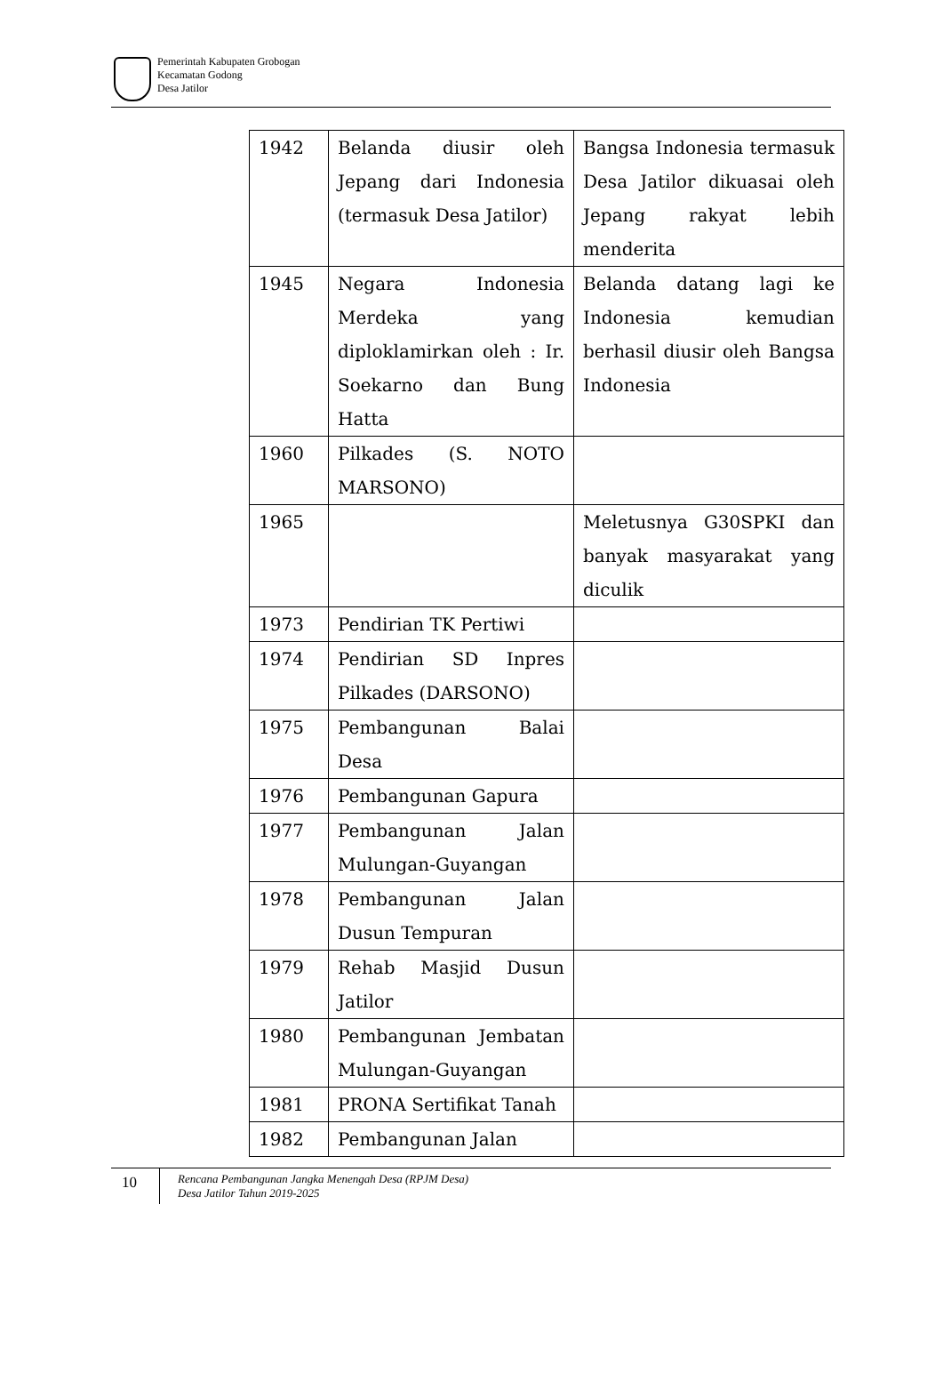Pemerintah Kabupaten Grobogan
Kecamatan Godong
Desa Jatilor
| 1942 | Belanda diusir oleh Jepang dari Indonesia (termasuk Desa Jatilor) | Bangsa Indonesia termasuk Desa Jatilor dikuasai oleh Jepang rakyat lebih menderita |
| 1945 | Negara Indonesia Merdeka yang diploklamirkan oleh : Ir. Soekarno dan Bung Hatta | Belanda datang lagi ke Indonesia kemudian berhasil diusir oleh Bangsa Indonesia |
| 1960 | Pilkades (S. NOTO MARSONO) | |
| 1965 | | Meletusnya G30SPKI dan banyak masyarakat yang diculik |
| 1973 | Pendirian TK Pertiwi | |
| 1974 | Pendirian SD Inpres Pilkades (DARSONO) | |
| 1975 | Pembangunan Balai Desa | |
| 1976 | Pembangunan Gapura | |
| 1977 | Pembangunan Jalan Mulungan-Guyangan | |
| 1978 | Pembangunan Jalan Dusun Tempuran | |
| 1979 | Rehab Masjid Dusun Jatilor | |
| 1980 | Pembangunan Jembatan Mulungan-Guyangan | |
| 1981 | PRONA Sertifikat Tanah | |
| 1982 | Pembangunan Jalan | |
10
Rencana Pembangunan Jangka Menengah Desa (RPJM Desa)
Desa Jatilor Tahun 2019-2025